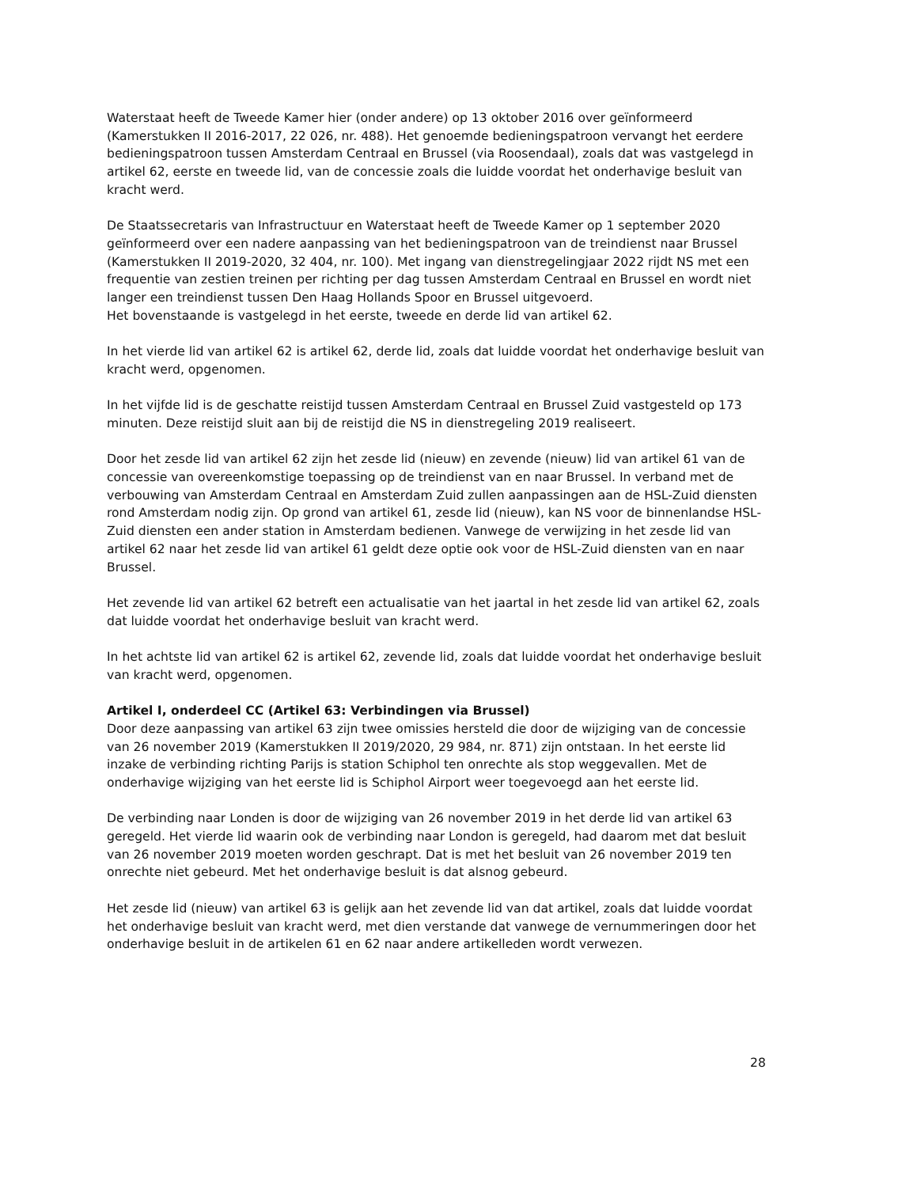Waterstaat heeft de Tweede Kamer hier (onder andere) op 13 oktober 2016 over geïnformeerd (Kamerstukken II 2016-2017, 22 026, nr. 488). Het genoemde bedieningspatroon vervangt het eerdere bedieningspatroon tussen Amsterdam Centraal en Brussel (via Roosendaal), zoals dat was vastgelegd in artikel 62, eerste en tweede lid, van de concessie zoals die luidde voordat het onderhavige besluit van kracht werd.
De Staatssecretaris van Infrastructuur en Waterstaat heeft de Tweede Kamer op 1 september 2020 geïnformeerd over een nadere aanpassing van het bedieningspatroon van de treindienst naar Brussel (Kamerstukken II 2019-2020, 32 404, nr. 100). Met ingang van dienstregelingjaar 2022 rijdt NS met een frequentie van zestien treinen per richting per dag tussen Amsterdam Centraal en Brussel en wordt niet langer een treindienst tussen Den Haag Hollands Spoor en Brussel uitgevoerd.
Het bovenstaande is vastgelegd in het eerste, tweede en derde lid van artikel 62.
In het vierde lid van artikel 62 is artikel 62, derde lid, zoals dat luidde voordat het onderhavige besluit van kracht werd, opgenomen.
In het vijfde lid is de geschatte reistijd tussen Amsterdam Centraal en Brussel Zuid vastgesteld op 173 minuten. Deze reistijd sluit aan bij de reistijd die NS in dienstregeling 2019 realiseert.
Door het zesde lid van artikel 62 zijn het zesde lid (nieuw) en zevende (nieuw) lid van artikel 61 van de concessie van overeenkomstige toepassing op de treindienst van en naar Brussel. In verband met de verbouwing van Amsterdam Centraal en Amsterdam Zuid zullen aanpassingen aan de HSL-Zuid diensten rond Amsterdam nodig zijn. Op grond van artikel 61, zesde lid (nieuw), kan NS voor de binnenlandse HSL-Zuid diensten een ander station in Amsterdam bedienen. Vanwege de verwijzing in het zesde lid van artikel 62 naar het zesde lid van artikel 61 geldt deze optie ook voor de HSL-Zuid diensten van en naar Brussel.
Het zevende lid van artikel 62 betreft een actualisatie van het jaartal in het zesde lid van artikel 62, zoals dat luidde voordat het onderhavige besluit van kracht werd.
In het achtste lid van artikel 62 is artikel 62, zevende lid, zoals dat luidde voordat het onderhavige besluit van kracht werd, opgenomen.
Artikel I, onderdeel CC (Artikel 63: Verbindingen via Brussel)
Door deze aanpassing van artikel 63 zijn twee omissies hersteld die door de wijziging van de concessie van 26 november 2019 (Kamerstukken II 2019/2020, 29 984, nr. 871) zijn ontstaan. In het eerste lid inzake de verbinding richting Parijs is station Schiphol ten onrechte als stop weggevallen. Met de onderhavige wijziging van het eerste lid is Schiphol Airport weer toegevoegd aan het eerste lid.
De verbinding naar Londen is door de wijziging van 26 november 2019 in het derde lid van artikel 63 geregeld. Het vierde lid waarin ook de verbinding naar London is geregeld, had daarom met dat besluit van 26 november 2019 moeten worden geschrapt. Dat is met het besluit van 26 november 2019 ten onrechte niet gebeurd. Met het onderhavige besluit is dat alsnog gebeurd.
Het zesde lid (nieuw) van artikel 63 is gelijk aan het zevende lid van dat artikel, zoals dat luidde voordat het onderhavige besluit van kracht werd, met dien verstande dat vanwege de vernummeringen door het onderhavige besluit in de artikelen 61 en 62 naar andere artikelleden wordt verwezen.
28